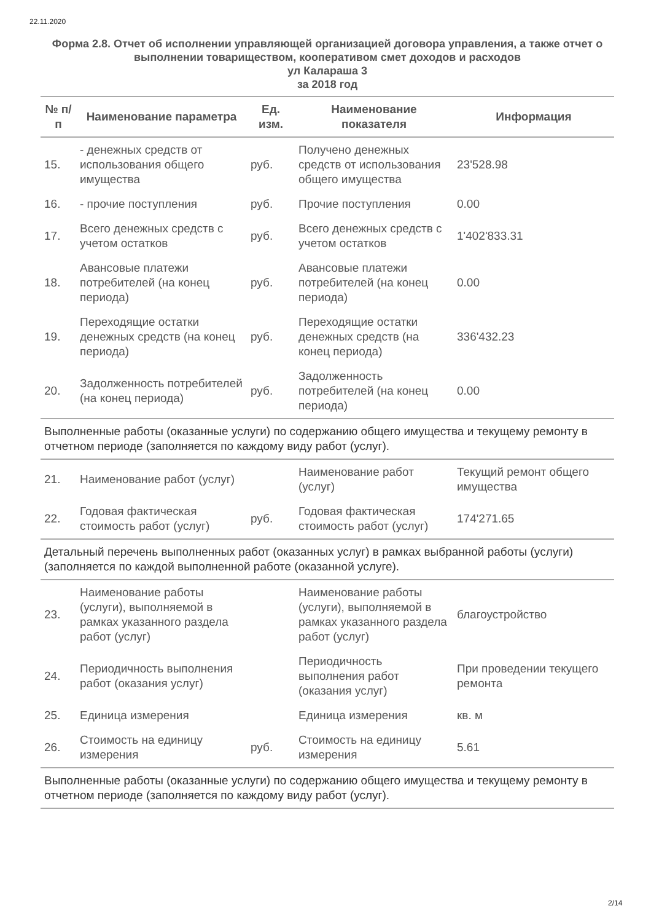22.11.2020
Форма 2.8. Отчет об исполнении управляющей организацией договора управления, а также отчет о выполнении товариществом, кооперативом смет доходов и расходов
ул Калараша 3
за 2018 год
| № п/п | Наименование параметра | Ед. изм. | Наименование показателя | Информация |
| --- | --- | --- | --- | --- |
| 15. | - денежных средств от использования общего имущества | руб. | Получено денежных средств от использования общего имущества | 23'528.98 |
| 16. | - прочие поступления | руб. | Прочие поступления | 0.00 |
| 17. | Всего денежных средств с учетом остатков | руб. | Всего денежных средств с учетом остатков | 1'402'833.31 |
| 18. | Авансовые платежи потребителей (на конец периода) | руб. | Авансовые платежи потребителей (на конец периода) | 0.00 |
| 19. | Переходящие остатки денежных средств (на конец периода) | руб. | Переходящие остатки денежных средств (на конец периода) | 336'432.23 |
| 20. | Задолженность потребителей (на конец периода) | руб. | Задолженность потребителей (на конец периода) | 0.00 |
| Выполненные работы (оказанные услуги) по содержанию общего имущества и текущему ремонту в отчетном периоде (заполняется по каждому виду работ (услуг). | | | | |
| 21. | Наименование работ (услуг) | | Наименование работ (услуг) | Текущий ремонт общего имущества |
| 22. | Годовая фактическая стоимость работ (услуг) | руб. | Годовая фактическая стоимость работ (услуг) | 174'271.65 |
| Детальный перечень выполненных работ (оказанных услуг) в рамках выбранной работы (услуги) (заполняется по каждой выполненной работе (оказанной услуге). | | | | |
| 23. | Наименование работы (услуги), выполняемой в рамках указанного раздела работ (услуг) | | Наименование работы (услуги), выполняемой в рамках указанного раздела работ (услуг) | благоустройство |
| 24. | Периодичность выполнения работ (оказания услуг) | | Периодичность выполнения работ (оказания услуг) | При проведении текущего ремонта |
| 25. | Единица измерения | | Единица измерения | кв. м |
| 26. | Стоимость на единицу измерения | руб. | Стоимость на единицу измерения | 5.61 |
| Выполненные работы (оказанные услуги) по содержанию общего имущества и текущему ремонту в отчетном периоде (заполняется по каждому виду работ (услуг). | | | | |
2/14